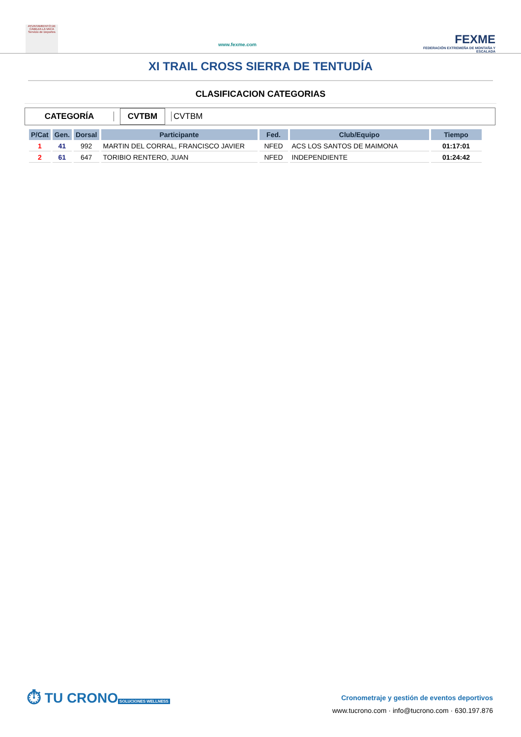AYUNTAMIENTO DE CABEZA LA VACA Servicio de Deportes
www.fexme.com
FEXME
FEDERACIÓN EXTREMEÑA DE MONTAÑA Y ESCALADA
XI TRAIL CROSS SIERRA DE TENTUDÍA
CLASIFICACION CATEGORIAS
CATEGORÍA
CVTBM
CVTBM
| P/Cat | Gen. | Dorsal | Participante | Fed. | Club/Equipo | Tiempo |
| --- | --- | --- | --- | --- | --- | --- |
| 1 | 41 | 992 | MARTIN DEL CORRAL, FRANCISCO JAVIER | NFED | ACS LOS SANTOS DE MAIMONA | 01:17:01 |
| 2 | 61 | 647 | TORIBIO RENTERO, JUAN | NFED | INDEPENDIENTE | 01:24:42 |
⏱ TU CRONO
SOLUCIONES WELLNESS
Cronometraje y gestión de eventos deportivos
www.tucrono.com · info@tucrono.com · 630.197.876